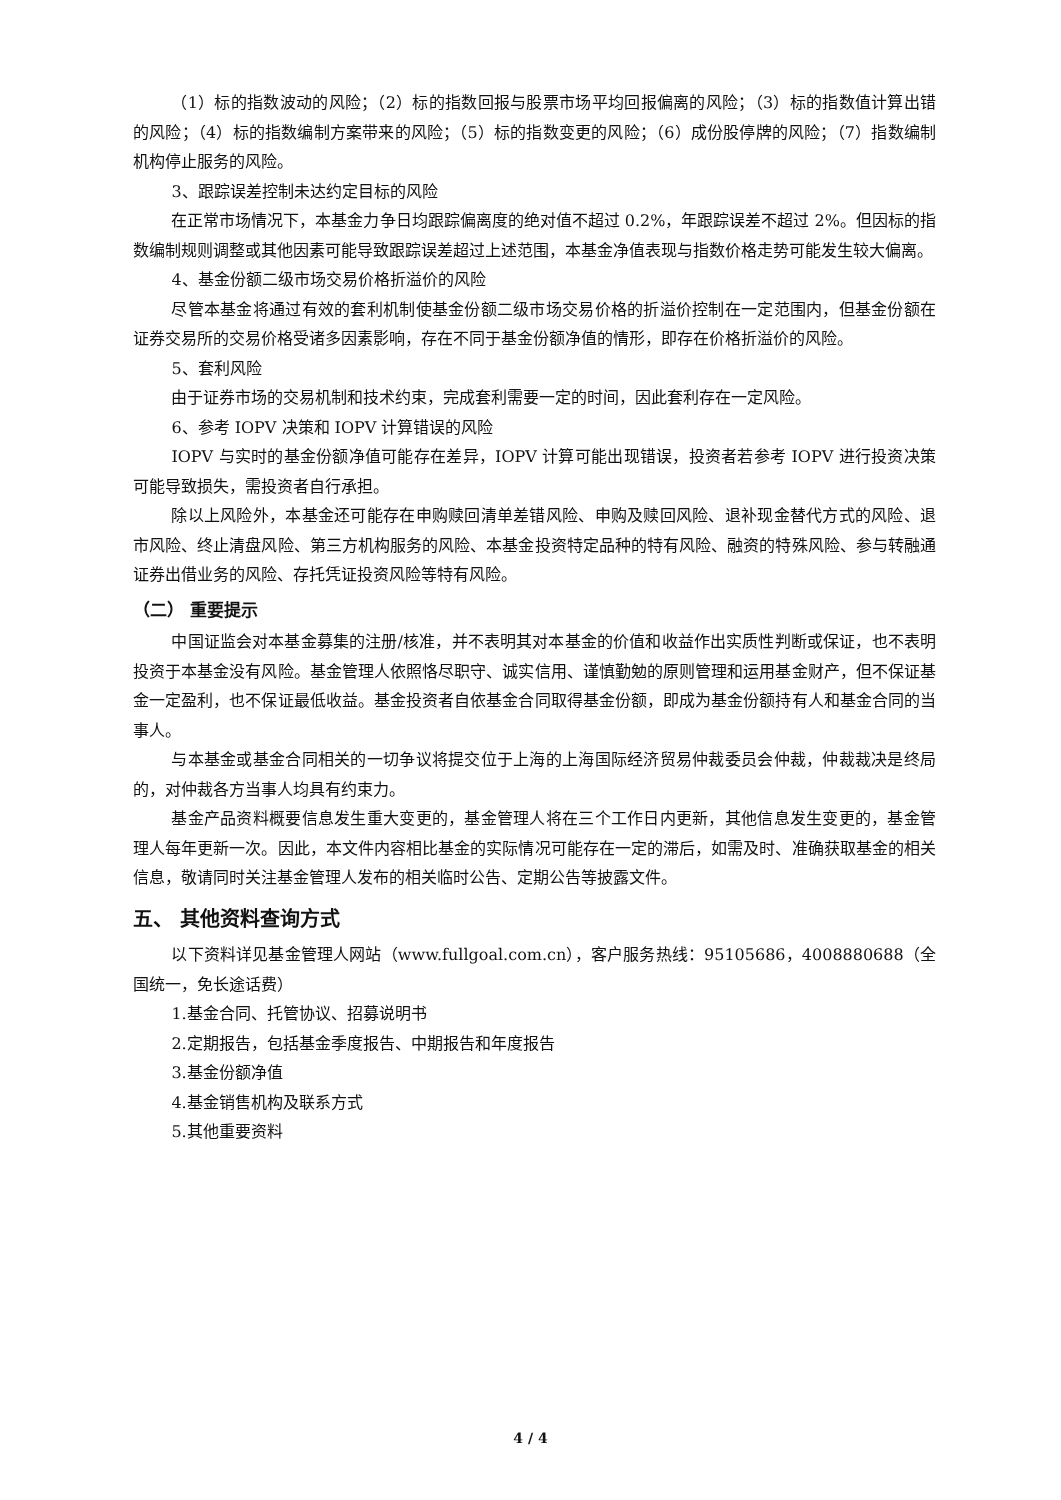（1）标的指数波动的风险；（2）标的指数回报与股票市场平均回报偏离的风险；（3）标的指数值计算出错的风险；（4）标的指数编制方案带来的风险；（5）标的指数变更的风险；（6）成份股停牌的风险；（7）指数编制机构停止服务的风险。
3、跟踪误差控制未达约定目标的风险
在正常市场情况下，本基金力争日均跟踪偏离度的绝对值不超过 0.2%，年跟踪误差不超过 2%。但因标的指数编制规则调整或其他因素可能导致跟踪误差超过上述范围，本基金净值表现与指数价格走势可能发生较大偏离。
4、基金份额二级市场交易价格折溢价的风险
尽管本基金将通过有效的套利机制使基金份额二级市场交易价格的折溢价控制在一定范围内，但基金份额在证券交易所的交易价格受诸多因素影响，存在不同于基金份额净值的情形，即存在价格折溢价的风险。
5、套利风险
由于证券市场的交易机制和技术约束，完成套利需要一定的时间，因此套利存在一定风险。
6、参考 IOPV 决策和 IOPV 计算错误的风险
IOPV 与实时的基金份额净值可能存在差异，IOPV 计算可能出现错误，投资者若参考 IOPV 进行投资决策可能导致损失，需投资者自行承担。
除以上风险外，本基金还可能存在申购赎回清单差错风险、申购及赎回风险、退补现金替代方式的风险、退市风险、终止清盘风险、第三方机构服务的风险、本基金投资特定品种的特有风险、融资的特殊风险、参与转融通证券出借业务的风险、存托凭证投资风险等特有风险。
（二） 重要提示
中国证监会对本基金募集的注册/核准，并不表明其对本基金的价值和收益作出实质性判断或保证，也不表明投资于本基金没有风险。基金管理人依照恪尽职守、诚实信用、谨慎勤勉的原则管理和运用基金财产，但不保证基金一定盈利，也不保证最低收益。基金投资者自依基金合同取得基金份额，即成为基金份额持有人和基金合同的当事人。
与本基金或基金合同相关的一切争议将提交位于上海的上海国际经济贸易仲裁委员会仲裁，仲裁裁决是终局的，对仲裁各方当事人均具有约束力。
基金产品资料概要信息发生重大变更的，基金管理人将在三个工作日内更新，其他信息发生变更的，基金管理人每年更新一次。因此，本文件内容相比基金的实际情况可能存在一定的滞后，如需及时、准确获取基金的相关信息，敬请同时关注基金管理人发布的相关临时公告、定期公告等披露文件。
五、 其他资料查询方式
以下资料详见基金管理人网站（www.fullgoal.com.cn），客户服务热线：95105686，4008880688（全国统一，免长途话费）
1.基金合同、托管协议、招募说明书
2.定期报告，包括基金季度报告、中期报告和年度报告
3.基金份额净值
4.基金销售机构及联系方式
5.其他重要资料
4 / 4